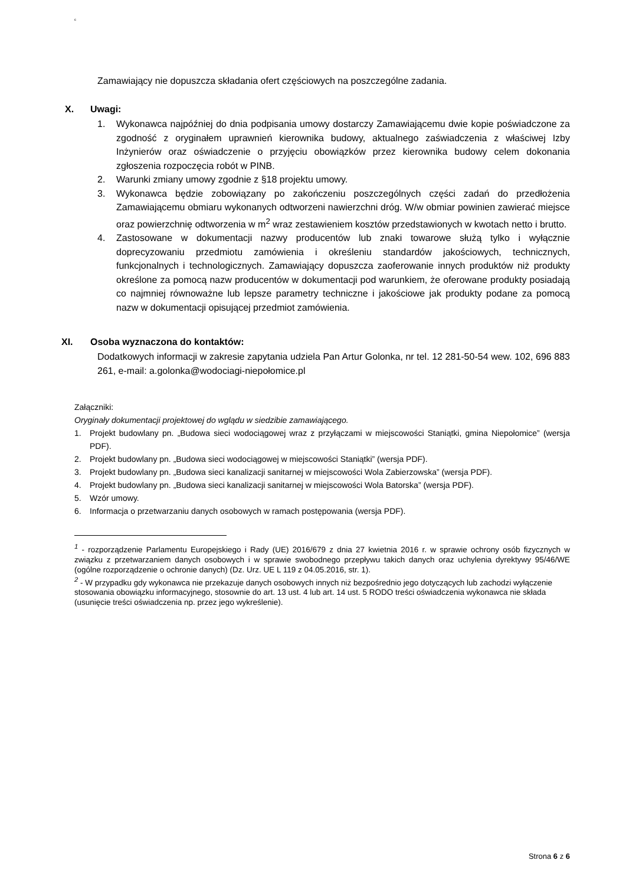c
Zamawiający nie dopuszcza składania ofert częściowych na poszczególne zadania.
X. Uwagi:
1. Wykonawca najpóźniej do dnia podpisania umowy dostarczy Zamawiającemu dwie kopie poświadczone za zgodność z oryginałem uprawnień kierownika budowy, aktualnego zaświadczenia z właściwej Izby Inżynierów oraz oświadczenie o przyjęciu obowiązków przez kierownika budowy celem dokonania zgłoszenia rozpoczęcia robót w PINB.
2. Warunki zmiany umowy zgodnie z §18 projektu umowy.
3. Wykonawca będzie zobowiązany po zakończeniu poszczególnych części zadań do przedłożenia Zamawiającemu obmiaru wykonanych odtworzeni nawierzchni dróg. W/w obmiar powinien zawierać miejsce oraz powierzchnię odtworzenia w m<sup>2</sup> wraz zestawieniem kosztów przedstawionych w kwotach netto i brutto.
4. Zastosowane w dokumentacji nazwy producentów lub znaki towarowe służą tylko i wyłącznie doprecyzowaniu przedmiotu zamówienia i określeniu standardów jakościowych, technicznych, funkcjonalnych i technologicznych. Zamawiający dopuszcza zaoferowanie innych produktów niż produkty określone za pomocą nazw producentów w dokumentacji pod warunkiem, że oferowane produkty posiadają co najmniej równoważne lub lepsze parametry techniczne i jakościowe jak produkty podane za pomocą nazw w dokumentacji opisującej przedmiot zamówienia.
XI. Osoba wyznaczona do kontaktów:
Dodatkowych informacji w zakresie zapytania udziela Pan Artur Golonka, nr tel. 12 281-50-54 wew. 102, 696 883 261, e-mail: a.golonka@wodociagi-niepołomice.pl
Załączniki:
Oryginały dokumentacji projektowej do wglądu w siedzibie zamawiającego.
1. Projekt budowlany pn. „Budowa sieci wodociągowej wraz z przyłączami w miejscowości Staniątki, gmina Niepołomice” (wersja PDF).
2. Projekt budowlany pn. „Budowa sieci wodociągowej w miejscowości Staniątki” (wersja PDF).
3. Projekt budowlany pn. „Budowa sieci kanalizacji sanitarnej w miejscowości Wola Zabierzowska” (wersja PDF).
4. Projekt budowlany pn. „Budowa sieci kanalizacji sanitarnej w miejscowości Wola Batorska” (wersja PDF).
5. Wzór umowy.
6. Informacja o przetwarzaniu danych osobowych w ramach postępowania (wersja PDF).
<sup>1</sup> - rozporządzenie Parlamentu Europejskiego i Rady (UE) 2016/679 z dnia 27 kwietnia 2016 r. w sprawie ochrony osób fizycznych w związku z przetwarzaniem danych osobowych i w sprawie swobodnego przepływu takich danych oraz uchylenia dyrektywy 95/46/WE (ogólne rozporządzenie o ochronie danych) (Dz. Urz. UE L 119 z 04.05.2016, str. 1).
<sup>2</sup> - W przypadku gdy wykonawca nie przekazuje danych osobowych innych niż bezpośrednio jego dotyczących lub zachodzi wyłączenie stosowania obowiązku informacyjnego, stosownie do art. 13 ust. 4 lub art. 14 ust. 5 RODO treści oświadczenia wykonawca nie składa (usunięcie treści oświadczenia np. przez jego wykreślenie).
Strona 6 z 6